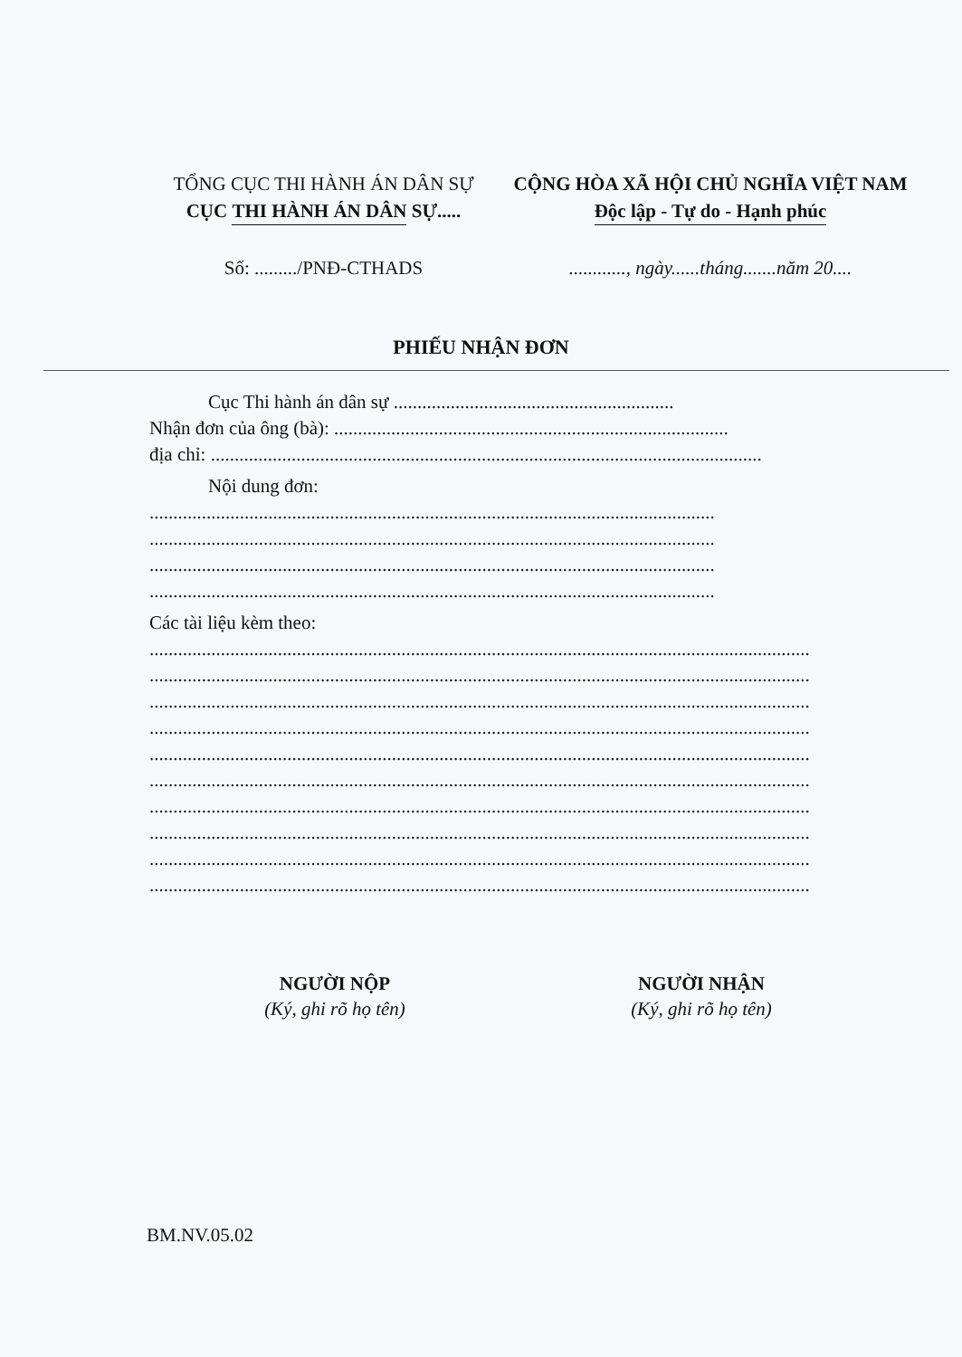TỔNG CỤC THI HÀNH ÁN DÂN SỰ
CỤC THI HÀNH ÁN DÂN SỰ.....
CỘNG HÒA XÃ HỘI CHỦ NGHĨA VIỆT NAM
Độc lập - Tự do - Hạnh phúc
Số: ........./PNĐ-CTHADS ............, ngày......tháng.......năm 20....
PHIẾU NHẬN ĐƠN
Cục Thi hành án dân sự ...........................................................
Nhận đơn của ông (bà): ...................................................................................
địa chỉ: ....................................................................................................................
Nội dung đơn:
.......................................................................................................................
.......................................................................................................................
.......................................................................................................................
.......................................................................................................................
Các tài liệu kèm theo:
...........................................................................................................................................
...........................................................................................................................................
...........................................................................................................................................
...........................................................................................................................................
...........................................................................................................................................
...........................................................................................................................................
...........................................................................................................................................
...........................................................................................................................................
...........................................................................................................................................
...........................................................................................................................................
NGƯỜI NỘP
(Ký, ghi rõ họ tên)
NGƯỜI NHẬN
(Ký, ghi rõ họ tên)
BM.NV.05.02